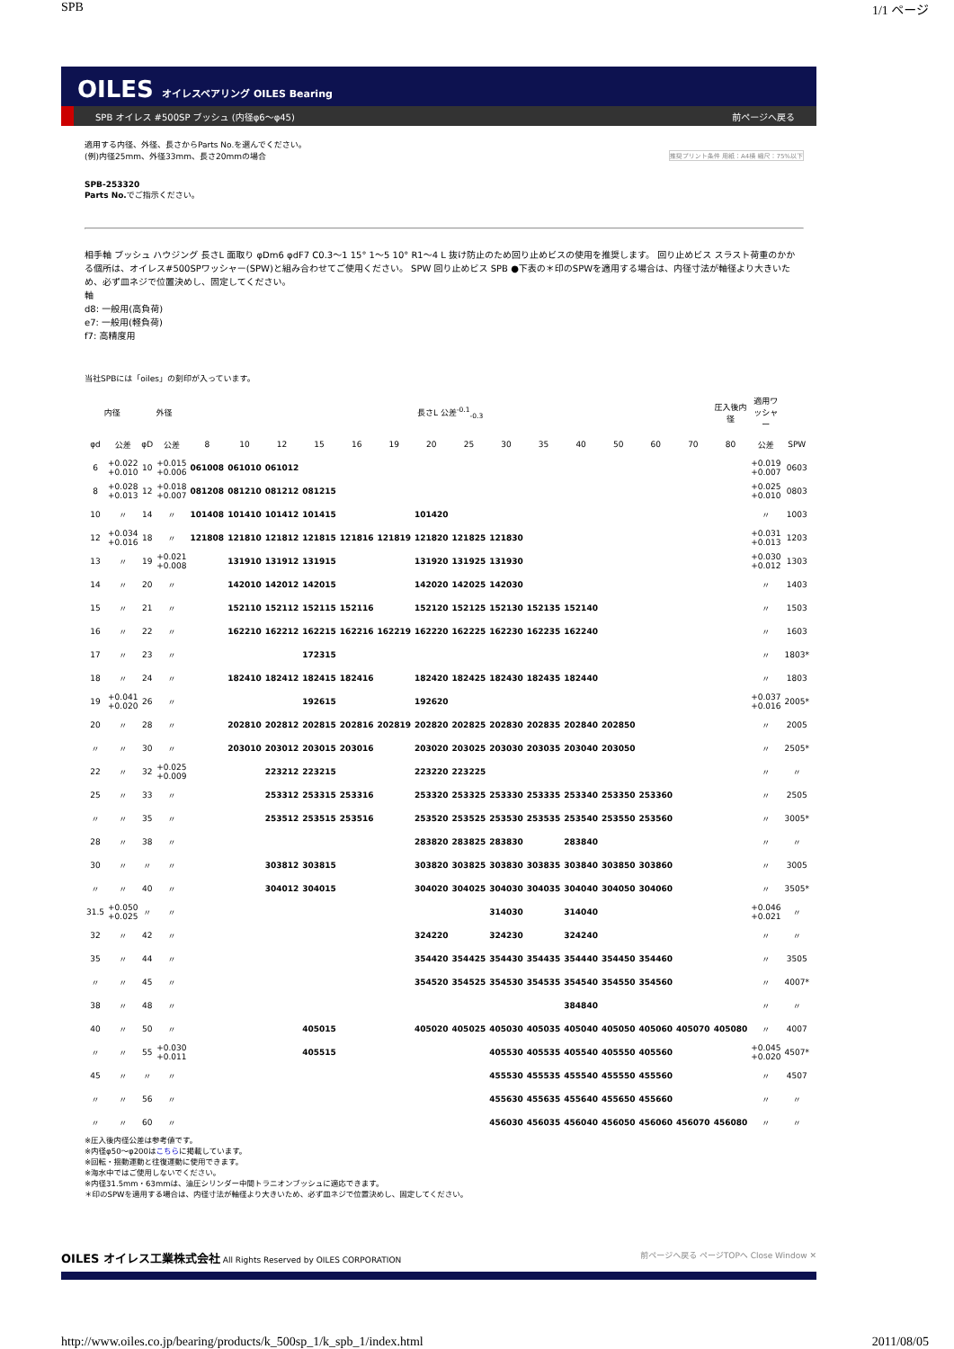SPB 1/1 ページ
OILES オイレスベアリング OILES Bearing
SPB オイレス #500SP ブッシュ (内径φ6～φ45) 前ページへ戻る
適用する内径、外径、長さからParts No.を選んでください。
(例)内径25mm、外径33mm、長さ20mmの場合 推奨プリント条件 用紙：A4横 縮尺：75%以下
SPB-253320
Parts No. でご指示ください。
相手軸 ブッシュ ハウジング 長さL 面取り φDm6 φdF7 C0.3～1 15° 1～5 10° R1～4 L 抜け防止のため回り止めビスの使用を推奨します。 回り止めビス スラスト荷重のかかる個所は、オイレス#500SPワッシャー(SPW)と組み合わせてご使用ください。 SPW 回り止めビス SPB ●下表の＊印のSPWを適用する場合は、内径寸法が軸径より大きいため、必ず皿ネジで位置決めし、固定してください。
軸
d8: 一般用(高負荷)
e7: 一般用(軽負荷)
f7: 高精度用
当社SPBには「oiles」の刻印が入っています。
| 内径 | | 外径 | | 長さL 公差<sup>-0.1</sup><sub>-0.3</sub> | | | | | | | | | | | | | | 圧入後内径 | 適用ワッシャー | |
| --- | --- | --- | --- | --- | --- | --- | --- | --- | --- | --- | --- | --- | --- | --- | --- | --- | --- | --- | --- | --- |
| φd | 公差 | φD | 公差 | 8 | 10 | 12 | 15 | 16 | 19 | 20 | 25 | 30 | 35 | 40 | 50 | 60 | 70 | 80 | 公差 | SPW |
| 6 | +0.022 +0.010 | 10 | +0.015 +0.006 | 061008 | 061010 | 061012 | | | | | | | | | | | | | +0.019 +0.007 | 0603 |
| 8 | +0.028 +0.013 | 12 | +0.018 +0.007 | 081208 | 081210 | 081212 | 081215 | | | | | | | | | | | | +0.025 +0.010 | 0803 |
| 10 | 〃 | 14 | 〃 | 101408 | 101410 | 101412 | 101415 | | | 101420 | | | | | | | | | 〃 | 1003 |
| 12 | +0.034 +0.016 | 18 | 〃 | 121808 | 121810 | 121812 | 121815 | 121816 | 121819 | 121820 | 121825 | 121830 | | | | | | | +0.031 +0.013 | 1203 |
| 13 | 〃 | 19 | +0.021 +0.008 | | 131910 | 131912 | 131915 | | | 131920 | 131925 | 131930 | | | | | | | +0.030 +0.012 | 1303 |
| 14 | 〃 | 20 | 〃 | | 142010 | 142012 | 142015 | | | 142020 | 142025 | 142030 | | | | | | | 〃 | 1403 |
| 15 | 〃 | 21 | 〃 | | 152110 | 152112 | 152115 | 152116 | | 152120 | 152125 | 152130 | 152135 | 152140 | | | | | 〃 | 1503 |
| 16 | 〃 | 22 | 〃 | | 162210 | 162212 | 162215 | 162216 | 162219 | 162220 | 162225 | 162230 | 162235 | 162240 | | | | | 〃 | 1603 |
| 17 | 〃 | 23 | 〃 | | | | 172315 | | | | | | | | | | | | 〃 | 1803* |
| 18 | 〃 | 24 | 〃 | | 182410 | 182412 | 182415 | 182416 | | 182420 | 182425 | 182430 | 182435 | 182440 | | | | | 〃 | 1803 |
| 19 | +0.041 +0.020 | 26 | 〃 | | | | 192615 | | | 192620 | | | | | | | | | +0.037 +0.016 | 2005* |
| 20 | 〃 | 28 | 〃 | | 202810 | 202812 | 202815 | 202816 | 202819 | 202820 | 202825 | 202830 | 202835 | 202840 | 202850 | | | | 〃 | 2005 |
| 〃 | 〃 | 30 | 〃 | | 203010 | 203012 | 203015 | 203016 | | 203020 | 203025 | 203030 | 203035 | 203040 | 203050 | | | | 〃 | 2505* |
| 22 | 〃 | 32 | +0.025 +0.009 | | | 223212 | 223215 | | | 223220 | 223225 | | | | | | | | 〃 | 〃 |
| 25 | 〃 | 33 | 〃 | | | 253312 | 253315 | 253316 | | 253320 | 253325 | 253330 | 253335 | 253340 | 253350 | 253360 | | | 〃 | 2505 |
| 〃 | 〃 | 35 | 〃 | | | 253512 | 253515 | 253516 | | 253520 | 253525 | 253530 | 253535 | 253540 | 253550 | 253560 | | | 〃 | 3005* |
| 28 | 〃 | 38 | 〃 | | | | | | | 283820 | 283825 | 283830 | | 283840 | | | | | 〃 | 〃 |
| 30 | 〃 | 〃 | 〃 | | | 303812 | 303815 | | | 303820 | 303825 | 303830 | 303835 | 303840 | 303850 | 303860 | | | 〃 | 3005 |
| 〃 | 〃 | 40 | 〃 | | | 304012 | 304015 | | | 304020 | 304025 | 304030 | 304035 | 304040 | 304050 | 304060 | | | 〃 | 3505* |
| 31.5 | +0.050 +0.025 | 〃 | 〃 | | | | | | | | | 314030 | | 314040 | | | | | +0.046 +0.021 | 〃 |
| 32 | 〃 | 42 | 〃 | | | | | | | 324220 | | 324230 | | 324240 | | | | | 〃 | 〃 |
| 35 | 〃 | 44 | 〃 | | | | | | | 354420 | 354425 | 354430 | 354435 | 354440 | 354450 | 354460 | | | 〃 | 3505 |
| 〃 | 〃 | 45 | 〃 | | | | | | | 354520 | 354525 | 354530 | 354535 | 354540 | 354550 | 354560 | | | 〃 | 4007* |
| 38 | 〃 | 48 | 〃 | | | | | | | | | | | 384840 | | | | | 〃 | 〃 |
| 40 | 〃 | 50 | 〃 | | | | 405015 | | | 405020 | 405025 | 405030 | 405035 | 405040 | 405050 | 405060 | 405070 | 405080 | 〃 | 4007 |
| 〃 | 〃 | 55 | +0.030 +0.011 | | | | 405515 | | | | | 405530 | 405535 | 405540 | 405550 | 405560 | | | +0.045 +0.020 | 4507* |
| 45 | 〃 | 〃 | 〃 | | | | | | | | | 455530 | 455535 | 455540 | 455550 | 455560 | | | 〃 | 4507 |
| 〃 | 〃 | 56 | 〃 | | | | | | | | | 455630 | 455635 | 455640 | 455650 | 455660 | | | 〃 | 〃 |
| 〃 | 〃 | 60 | 〃 | | | | | | | | | 456030 | 456035 | 456040 | 456050 | 456060 | 456070 | 456080 | 〃 | 〃 |
※圧入後内径公差は参考値です。
※内径φ50～φ200はこちらに掲載しています。
※回転・揺動運動と往復運動に使用できます。
※海水中ではご使用しないでください。
※内径31.5mm・63mmは、油圧シリンダー中間トラニオンブッシュに適応できます。
＊印のSPWを適用する場合は、内径寸法が軸径より大きいため、必ず皿ネジで位置決めし、固定してください。
OILES オイレス工業株式会社 All Rights Reserved by OILES CORPORATION 前ページへ戻る ページTOPへ Close Window ✕
http://www.oiles.co.jp/bearing/products/k_500sp_1/k_spb_1/index.html 2011/08/05